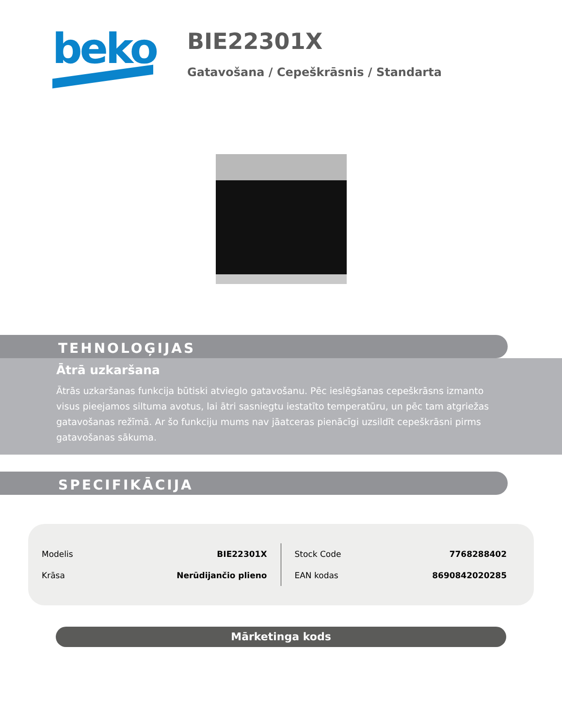beko
BIE22301X
Gatavošana / Cepeškrāsnis / Standarta
TEHNOLOĢIJAS
Ātrā uzkaršana
Ātrās uzkaršanas funkcija būtiski atvieglo gatavošanu. Pēc ieslēgšanas cepeškrāsns izmanto visus pieejamos siltuma avotus, lai ātri sasniegtu iestatīto temperatūru, un pēc tam atgriežas gatavošanas režīmā. Ar šo funkciju mums nav jāatceras pienācīgi uzsildīt cepeškrāsni pirms gatavošanas sākuma.
SPECIFIKĀCIJA
| Modelis | BIE22301X |
| Krāsa | Nerūdijančio plieno |
| Stock Code | 7768288402 |
| EAN kodas | 8690842020285 |
Mārketinga kods